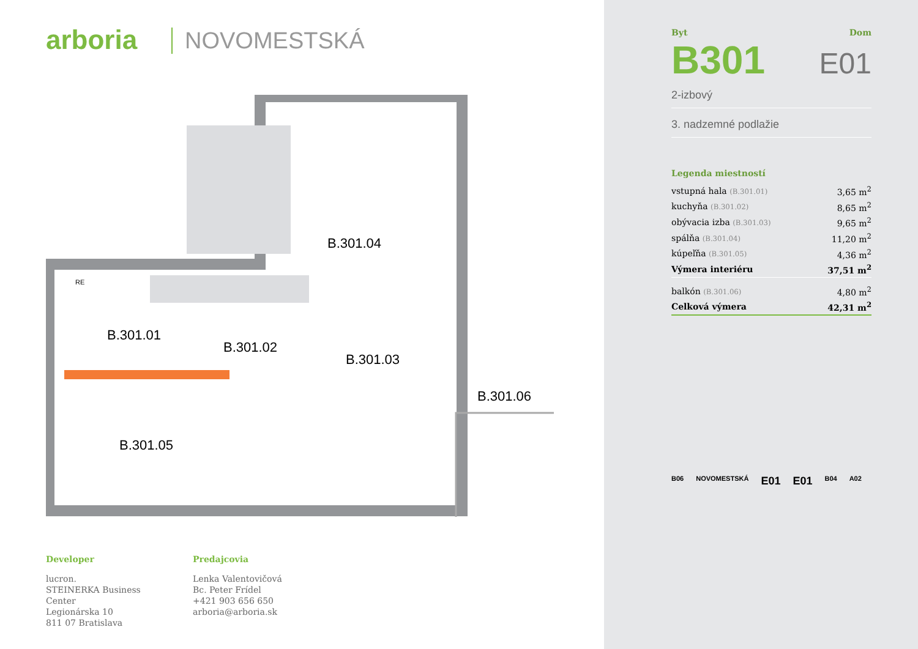arboria NOVOMESTSKÁ
B.301.04
B.301.01
B.301.02
B.301.03
B.301.05
B.301.06
RE
Developer
lucron.
STEINERKA Business Center
Legionárska 10
811 07 Bratislava
Predajcovia
Lenka Valentovičová
Bc. Peter Frídel
+421 903 656 650
arboria@arboria.sk
Byt Dom
B301 E01
2-izbový
3. nadzemné podlažie
Legenda miestností
| vstupná hala (B.301.01) | 3,65 m<sup>2</sup> |
| kuchyňa (B.301.02) | 8,65 m<sup>2</sup> |
| obývacia izba (B.301.03) | 9,65 m<sup>2</sup> |
| spálňa (B.301.04) | 11,20 m<sup>2</sup> |
| kúpeľňa (B.301.05) | 4,36 m<sup>2</sup> |
| Výmera interiéru | 37,51 m<sup>2</sup> |
| balkón (B.301.06) | 4,80 m<sup>2</sup> |
| Celková výmera | 42,31 m<sup>2</sup> |
B06 NOVOMESTSKÁ E01 E01 B04 A02